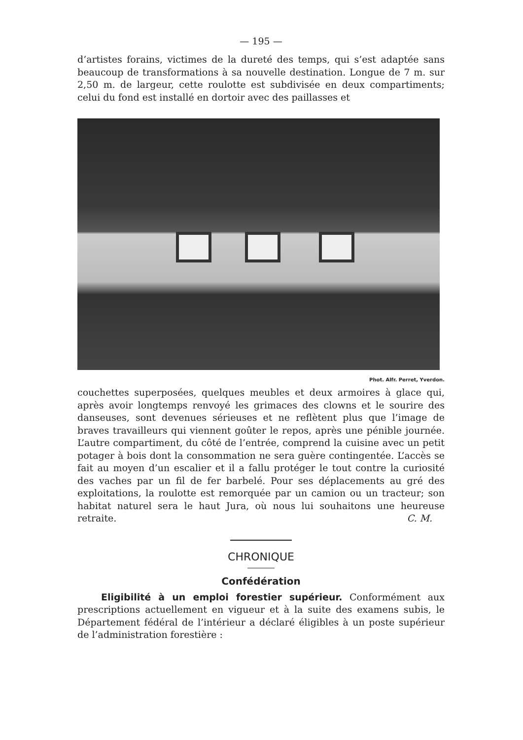— 195 —
d’artistes forains, victimes de la dureté des temps, qui s’est adaptée sans beaucoup de transformations à sa nouvelle destination. Longue de 7 m. sur 2,50 m. de largeur, cette roulotte est subdivisée en deux compartiments; celui du fond est installé en dortoir avec des paillasses et
Phot. Alfr. Perret, Yverdon.
couchettes superposées, quelques meubles et deux armoires à glace qui, après avoir longtemps renvoyé les grimaces des clowns et le sourire des danseuses, sont devenues sérieuses et ne reflètent plus que l’image de braves travailleurs qui viennent goûter le repos, après une pénible journée. L’autre compartiment, du côté de l’entrée, comprend la cuisine avec un petit potager à bois dont la consommation ne sera guère contingentée. L’accès se fait au moyen d’un escalier et il a fallu protéger le tout contre la curiosité des vaches par un fil de fer barbelé. Pour ses déplacements au gré des exploitations, la roulotte est remorquée par un camion ou un tracteur; son habitat naturel sera le haut Jura, où nous lui souhaitons une heureuse retraite. C. M.
CHRONIQUE
Confédération
Eligibilité à un emploi forestier supérieur. Conformément aux prescriptions actuellement en vigueur et à la suite des examens subis, le Département fédéral de l’intérieur a déclaré éligibles à un poste supérieur de l’administration forestière :